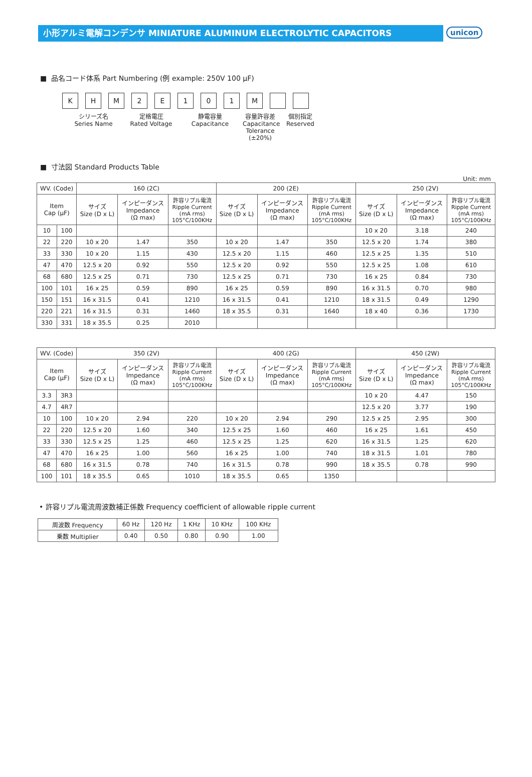小形アルミ電解コンデンサ MINIATURE ALUMINUM ELECTROLYTIC CAPACITORS
unicon
■ 品名コード体系 Part Numbering (例 example: 250V 100 μF)
KHM 2 E 101 M
シリーズ名
Series Name
定格電圧
Rated Voltage
静電容量
Capacitance
容量許容差
Capacitance
Tolerance (±20%)
個別指定
Reserved
■ 寸法図 Standard Products Table
Unit: mm
| WV. (Code) | | 160 (2C) | | | 200 (2E) | | | 250 (2V) | | |
| --- | --- | --- | --- | --- | --- | --- | --- | --- | --- | --- |
| Item Cap (μF) | | サイズ Size (D x L) | インピーダンス Impedance (Ω max) | 許容リプル電流 Ripple Current (mA rms) 105°C/100KHz | サイズ Size (D x L) | インピーダンス Impedance (Ω max) | 許容リプル電流 Ripple Current (mA rms) 105°C/100KHz | サイズ Size (D x L) | インピーダンス Impedance (Ω max) | 許容リプル電流 Ripple Current (mA rms) 105°C/100KHz |
| 10 | 100 | | | | | | | 10 x 20 | 3.18 | 240 |
| 22 | 220 | 10 x 20 | 1.47 | 350 | 10 x 20 | 1.47 | 350 | 12.5 x 20 | 1.74 | 380 |
| 33 | 330 | 10 x 20 | 1.15 | 430 | 12.5 x 20 | 1.15 | 460 | 12.5 x 25 | 1.35 | 510 |
| 47 | 470 | 12.5 x 20 | 0.92 | 550 | 12.5 x 20 | 0.92 | 550 | 12.5 x 25 | 1.08 | 610 |
| 68 | 680 | 12.5 x 25 | 0.71 | 730 | 12.5 x 25 | 0.71 | 730 | 16 x 25 | 0.84 | 730 |
| 100 | 101 | 16 x 25 | 0.59 | 890 | 16 x 25 | 0.59 | 890 | 16 x 31.5 | 0.70 | 980 |
| 150 | 151 | 16 x 31.5 | 0.41 | 1210 | 16 x 31.5 | 0.41 | 1210 | 18 x 31.5 | 0.49 | 1290 |
| 220 | 221 | 16 x 31.5 | 0.31 | 1460 | 18 x 35.5 | 0.31 | 1640 | 18 x 40 | 0.36 | 1730 |
| 330 | 331 | 18 x 35.5 | 0.25 | 2010 | | | | | | |
| WV. (Code) | | 350 (2V) | | | 400 (2G) | | | 450 (2W) | | |
| --- | --- | --- | --- | --- | --- | --- | --- | --- | --- | --- |
| Item Cap (μF) | | サイズ Size (D x L) | インピーダンス Impedance (Ω max) | 許容リプル電流 Ripple Current (mA rms) 105°C/100KHz | サイズ Size (D x L) | インピーダンス Impedance (Ω max) | 許容リプル電流 Ripple Current (mA rms) 105°C/100KHz | サイズ Size (D x L) | インピーダンス Impedance (Ω max) | 許容リプル電流 Ripple Current (mA rms) 105°C/100KHz |
| 3.3 | 3R3 | | | | | | | 10 x 20 | 4.47 | 150 |
| 4.7 | 4R7 | | | | | | | 12.5 x 20 | 3.77 | 190 |
| 10 | 100 | 10 x 20 | 2.94 | 220 | 10 x 20 | 2.94 | 290 | 12.5 x 25 | 2.95 | 300 |
| 22 | 220 | 12.5 x 20 | 1.60 | 340 | 12.5 x 25 | 1.60 | 460 | 16 x 25 | 1.61 | 450 |
| 33 | 330 | 12.5 x 25 | 1.25 | 460 | 12.5 x 25 | 1.25 | 620 | 16 x 31.5 | 1.25 | 620 |
| 47 | 470 | 16 x 25 | 1.00 | 560 | 16 x 25 | 1.00 | 740 | 18 x 31.5 | 1.01 | 780 |
| 68 | 680 | 16 x 31.5 | 0.78 | 740 | 16 x 31.5 | 0.78 | 990 | 18 x 35.5 | 0.78 | 990 |
| 100 | 101 | 18 x 35.5 | 0.65 | 1010 | 18 x 35.5 | 0.65 | 1350 | | | |
• 許容リプル電流周波数補正係数 Frequency coefficient of allowable ripple current
| 周波数 Frequency | 60 Hz | 120 Hz | 1 KHz | 10 KHz | 100 KHz |
| 乗数 Multiplier | 0.40 | 0.50 | 0.80 | 0.90 | 1.00 |